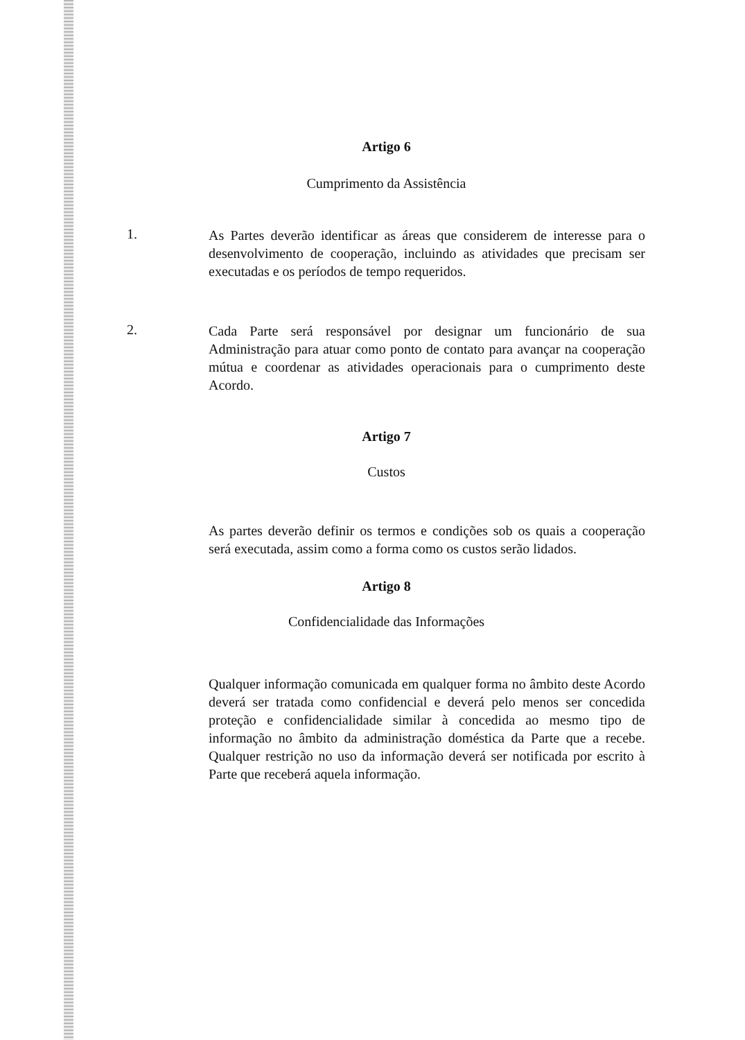Artigo 6
Cumprimento da Assistência
1.
As Partes deverão identificar as áreas que considerem de interesse para o desenvolvimento de cooperação, incluindo as atividades que precisam ser executadas e os períodos de tempo requeridos.
2.
Cada Parte será responsável por designar um funcionário de sua Administração para atuar como ponto de contato para avançar na cooperação mútua e coordenar as atividades operacionais para o cumprimento deste Acordo.
Artigo 7
Custos
As partes deverão definir os termos e condições sob os quais a cooperação será executada, assim como a forma como os custos serão lidados.
Artigo 8
Confidencialidade das Informações
Qualquer informação comunicada em qualquer forma no âmbito deste Acordo deverá ser tratada como confidencial e deverá pelo menos ser concedida proteção e confidencialidade similar à concedida ao mesmo tipo de informação no âmbito da administração doméstica da Parte que a recebe. Qualquer restrição no uso da informação deverá ser notificada por escrito à Parte que receberá aquela informação.